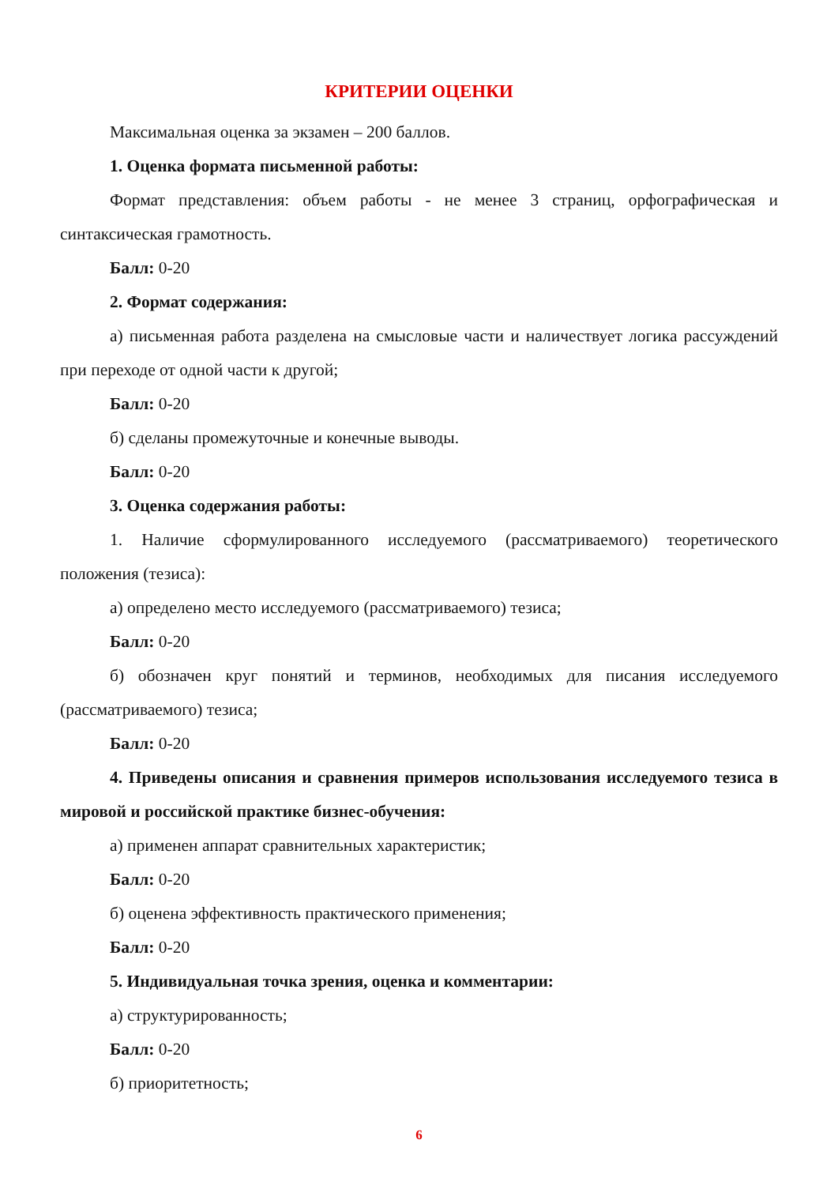КРИТЕРИИ ОЦЕНКИ
Максимальная оценка за экзамен – 200 баллов.
1. Оценка формата письменной работы:
Формат представления: объем работы - не менее 3 страниц, орфографическая и синтаксическая грамотность.
Балл: 0-20
2. Формат содержания:
а) письменная работа разделена на смысловые части и наличествует логика рассуждений при переходе от одной части к другой;
Балл: 0-20
б) сделаны промежуточные и конечные выводы.
Балл: 0-20
3. Оценка содержания работы:
1. Наличие сформулированного исследуемого (рассматриваемого) теоретического положения (тезиса):
а) определено место исследуемого (рассматриваемого) тезиса;
Балл: 0-20
б) обозначен круг понятий и терминов, необходимых для писания исследуемого (рассматриваемого) тезиса;
Балл: 0-20
4. Приведены описания и сравнения примеров использования исследуемого тезиса в мировой и российской практике бизнес-обучения:
а) применен аппарат сравнительных характеристик;
Балл: 0-20
б) оценена эффективность практического применения;
Балл: 0-20
5. Индивидуальная точка зрения, оценка и комментарии:
а) структурированность;
Балл: 0-20
б) приоритетность;
6